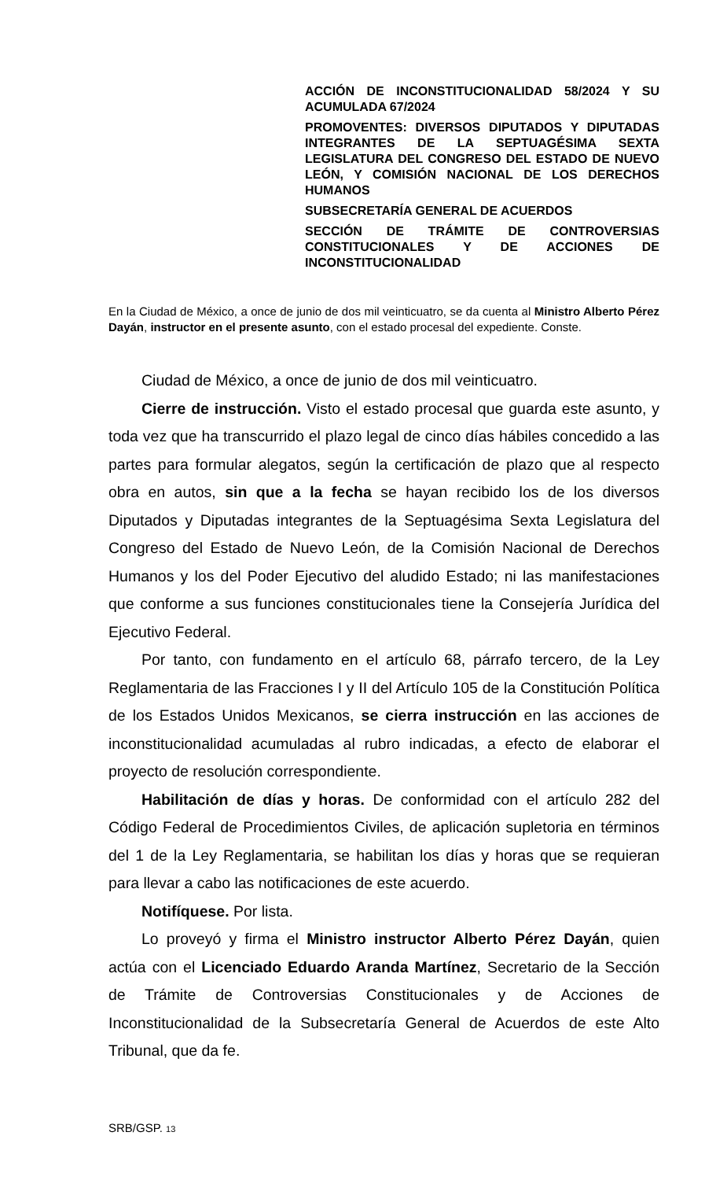ACCIÓN DE INCONSTITUCIONALIDAD 58/2024 Y SU ACUMULADA 67/2024
PROMOVENTES: DIVERSOS DIPUTADOS Y DIPUTADAS INTEGRANTES DE LA SEPTUAGÉSIMA SEXTA LEGISLATURA DEL CONGRESO DEL ESTADO DE NUEVO LEÓN, Y COMISIÓN NACIONAL DE LOS DERECHOS HUMANOS
SUBSECRETARÍA GENERAL DE ACUERDOS
SECCIÓN DE TRÁMITE DE CONTROVERSIAS CONSTITUCIONALES Y DE ACCIONES DE INCONSTITUCIONALIDAD
En la Ciudad de México, a once de junio de dos mil veinticuatro, se da cuenta al Ministro Alberto Pérez Dayán, instructor en el presente asunto, con el estado procesal del expediente. Conste.
Ciudad de México, a once de junio de dos mil veinticuatro.
Cierre de instrucción. Visto el estado procesal que guarda este asunto, y toda vez que ha transcurrido el plazo legal de cinco días hábiles concedido a las partes para formular alegatos, según la certificación de plazo que al respecto obra en autos, sin que a la fecha se hayan recibido los de los diversos Diputados y Diputadas integrantes de la Septuagésima Sexta Legislatura del Congreso del Estado de Nuevo León, de la Comisión Nacional de Derechos Humanos y los del Poder Ejecutivo del aludido Estado; ni las manifestaciones que conforme a sus funciones constitucionales tiene la Consejería Jurídica del Ejecutivo Federal.
Por tanto, con fundamento en el artículo 68, párrafo tercero, de la Ley Reglamentaria de las Fracciones I y II del Artículo 105 de la Constitución Política de los Estados Unidos Mexicanos, se cierra instrucción en las acciones de inconstitucionalidad acumuladas al rubro indicadas, a efecto de elaborar el proyecto de resolución correspondiente.
Habilitación de días y horas. De conformidad con el artículo 282 del Código Federal de Procedimientos Civiles, de aplicación supletoria en términos del 1 de la Ley Reglamentaria, se habilitan los días y horas que se requieran para llevar a cabo las notificaciones de este acuerdo.
Notifíquese. Por lista.
Lo proveyó y firma el Ministro instructor Alberto Pérez Dayán, quien actúa con el Licenciado Eduardo Aranda Martínez, Secretario de la Sección de Trámite de Controversias Constitucionales y de Acciones de Inconstitucionalidad de la Subsecretaría General de Acuerdos de este Alto Tribunal, que da fe.
SRB/GSP. 13